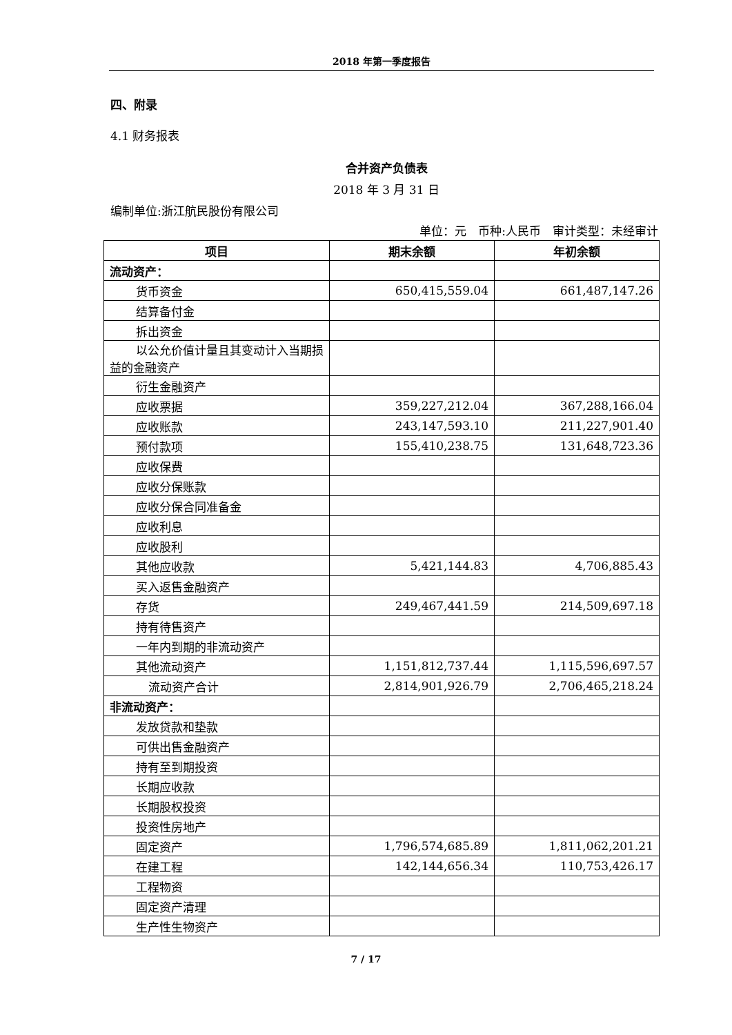2018 年第一季度报告
四、附录
4.1 财务报表
合并资产负债表
2018 年 3 月 31 日
编制单位:浙江航民股份有限公司
单位：元　币种:人民币　审计类型：未经审计
| 项目 | 期末余额 | 年初余额 |
| --- | --- | --- |
| 流动资产： | | |
| 货币资金 | 650,415,559.04 | 661,487,147.26 |
| 结算备付金 | | |
| 拆出资金 | | |
| 以公允价值计量且其变动计入当期损益的金融资产 | | |
| 衍生金融资产 | | |
| 应收票据 | 359,227,212.04 | 367,288,166.04 |
| 应收账款 | 243,147,593.10 | 211,227,901.40 |
| 预付款项 | 155,410,238.75 | 131,648,723.36 |
| 应收保费 | | |
| 应收分保账款 | | |
| 应收分保合同准备金 | | |
| 应收利息 | | |
| 应收股利 | | |
| 其他应收款 | 5,421,144.83 | 4,706,885.43 |
| 买入返售金融资产 | | |
| 存货 | 249,467,441.59 | 214,509,697.18 |
| 持有待售资产 | | |
| 一年内到期的非流动资产 | | |
| 其他流动资产 | 1,151,812,737.44 | 1,115,596,697.57 |
| 流动资产合计 | 2,814,901,926.79 | 2,706,465,218.24 |
| 非流动资产： | | |
| 发放贷款和垫款 | | |
| 可供出售金融资产 | | |
| 持有至到期投资 | | |
| 长期应收款 | | |
| 长期股权投资 | | |
| 投资性房地产 | | |
| 固定资产 | 1,796,574,685.89 | 1,811,062,201.21 |
| 在建工程 | 142,144,656.34 | 110,753,426.17 |
| 工程物资 | | |
| 固定资产清理 | | |
| 生产性生物资产 | | |
7 / 17